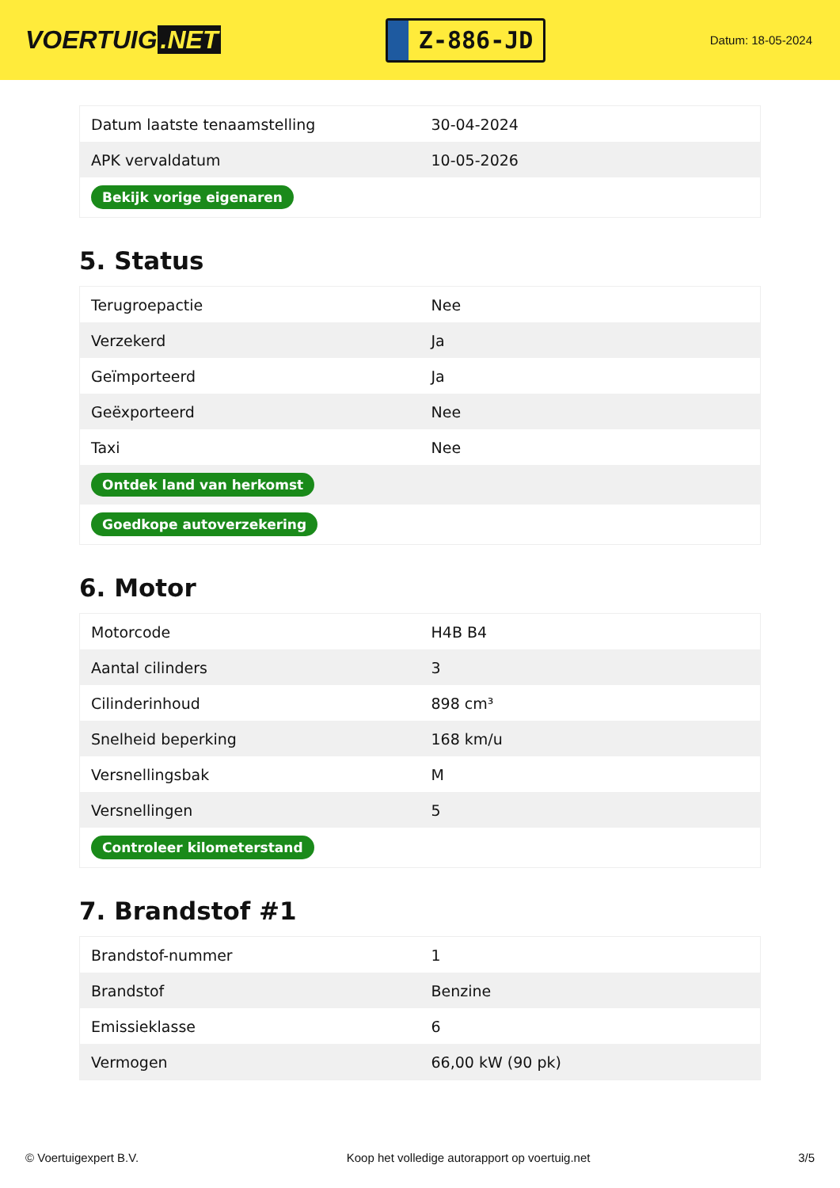VOERTUIG.NET
Z-886-JD
Datum: 18-05-2024
| Datum laatste tenaamstelling | 30-04-2024 |
| APK vervaldatum | 10-05-2026 |
| Bekijk vorige eigenaren | |
5. Status
| Terugroepactie | Nee |
| Verzekerd | Ja |
| Geïmporteerd | Ja |
| Geëxporteerd | Nee |
| Taxi | Nee |
| Ontdek land van herkomst | |
| Goedkope autoverzekering | |
6. Motor
| Motorcode | H4B B4 |
| Aantal cilinders | 3 |
| Cilinderinhoud | 898 cm³ |
| Snelheid beperking | 168 km/u |
| Versnellingsbak | M |
| Versnellingen | 5 |
| Controleer kilometerstand | |
7. Brandstof #1
| Brandstof-nummer | 1 |
| Brandstof | Benzine |
| Emissieklasse | 6 |
| Vermogen | 66,00 kW (90 pk) |
© Voertuigexpert B.V. Koop het volledige autorapport op voertuig.net 3/5